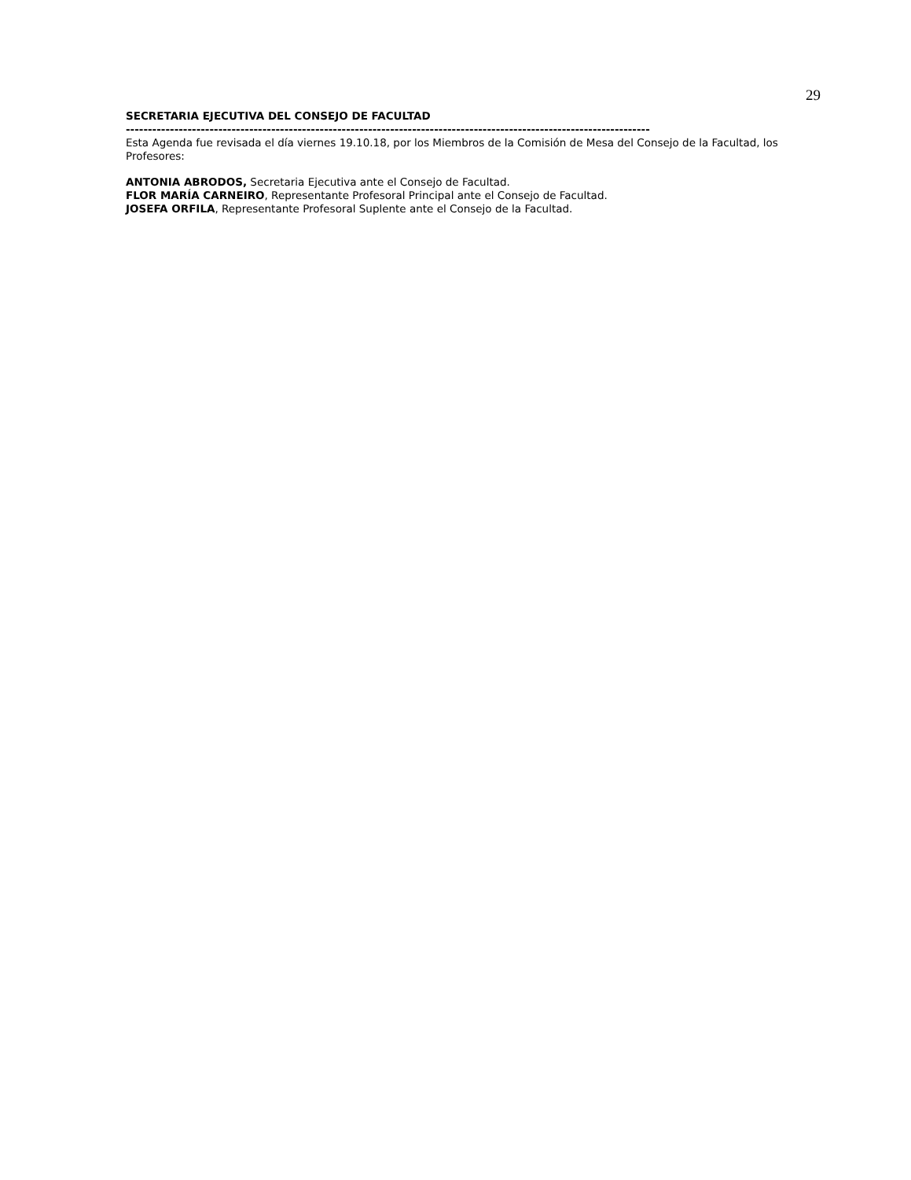29
SECRETARIA EJECUTIVA DEL CONSEJO DE FACULTAD
-----------------------------------------------------------------------------------------------------------------------
Esta Agenda fue revisada el día viernes 19.10.18, por los Miembros de la Comisión de Mesa del Consejo de la Facultad, los Profesores:
ANTONIA ABRODOS, Secretaria Ejecutiva ante el Consejo de Facultad.
FLOR MARÍA CARNEIRO, Representante Profesoral Principal ante el Consejo de Facultad.
JOSEFA ORFILA, Representante Profesoral Suplente ante el Consejo de la Facultad.